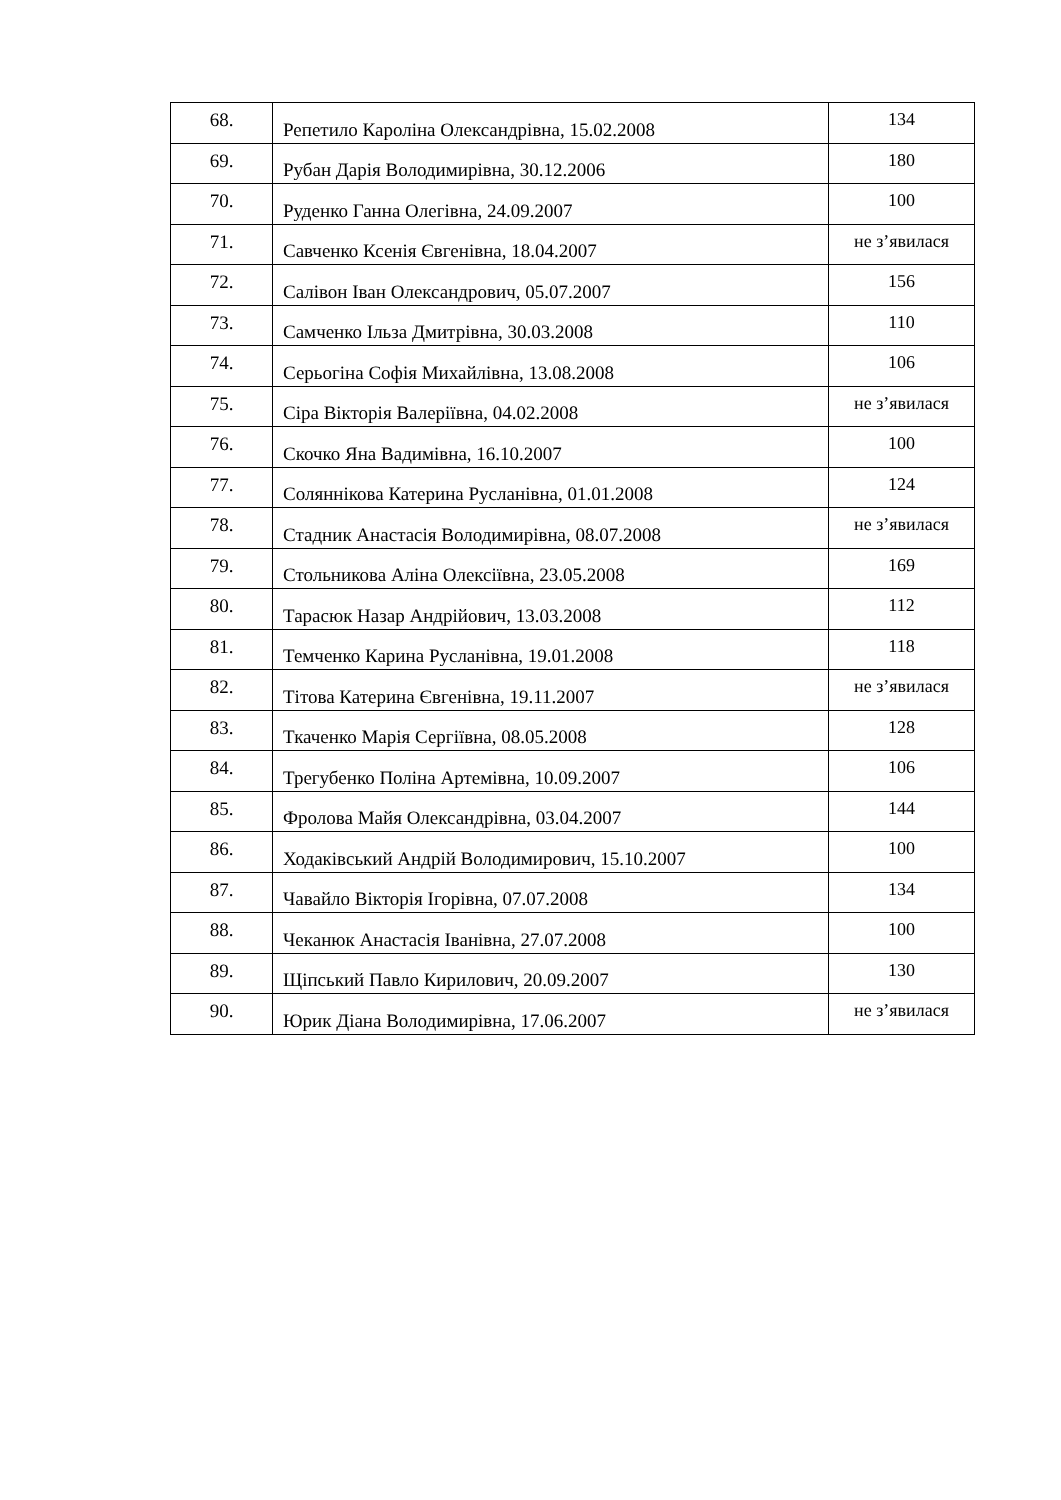| 68. | Репетило Кароліна Олександрівна, 15.02.2008 | 134 |
| 69. | Рубан Дарія Володимирівна, 30.12.2006 | 180 |
| 70. | Руденко Ганна Олегівна, 24.09.2007 | 100 |
| 71. | Савченко Ксенія Євгенівна, 18.04.2007 | не з’явилася |
| 72. | Салівон Іван Олександрович, 05.07.2007 | 156 |
| 73. | Самченко Ільза Дмитрівна, 30.03.2008 | 110 |
| 74. | Серьогіна Софія Михайлівна, 13.08.2008 | 106 |
| 75. | Сіра Вікторія Валеріївна, 04.02.2008 | не з’явилася |
| 76. | Скочко Яна Вадимівна, 16.10.2007 | 100 |
| 77. | Соляннікова Катерина Русланівна, 01.01.2008 | 124 |
| 78. | Стадник Анастасія Володимирівна, 08.07.2008 | не з’явилася |
| 79. | Стольникова Аліна Олексіївна, 23.05.2008 | 169 |
| 80. | Тарасюк Назар Андрійович, 13.03.2008 | 112 |
| 81. | Темченко Карина Русланівна, 19.01.2008 | 118 |
| 82. | Тітова Катерина Євгенівна, 19.11.2007 | не з’явилася |
| 83. | Ткаченко Марія Сергіївна, 08.05.2008 | 128 |
| 84. | Трегубенко Поліна Артемівна, 10.09.2007 | 106 |
| 85. | Фролова Майя Олександрівна, 03.04.2007 | 144 |
| 86. | Ходаківський Андрій Володимирович, 15.10.2007 | 100 |
| 87. | Чавайло Вікторія Ігорівна, 07.07.2008 | 134 |
| 88. | Чеканюк Анастасія Іванівна, 27.07.2008 | 100 |
| 89. | Щіпський Павло Кирилович, 20.09.2007 | 130 |
| 90. | Юрик Діана Володимирівна, 17.06.2007 | не з’явилася |